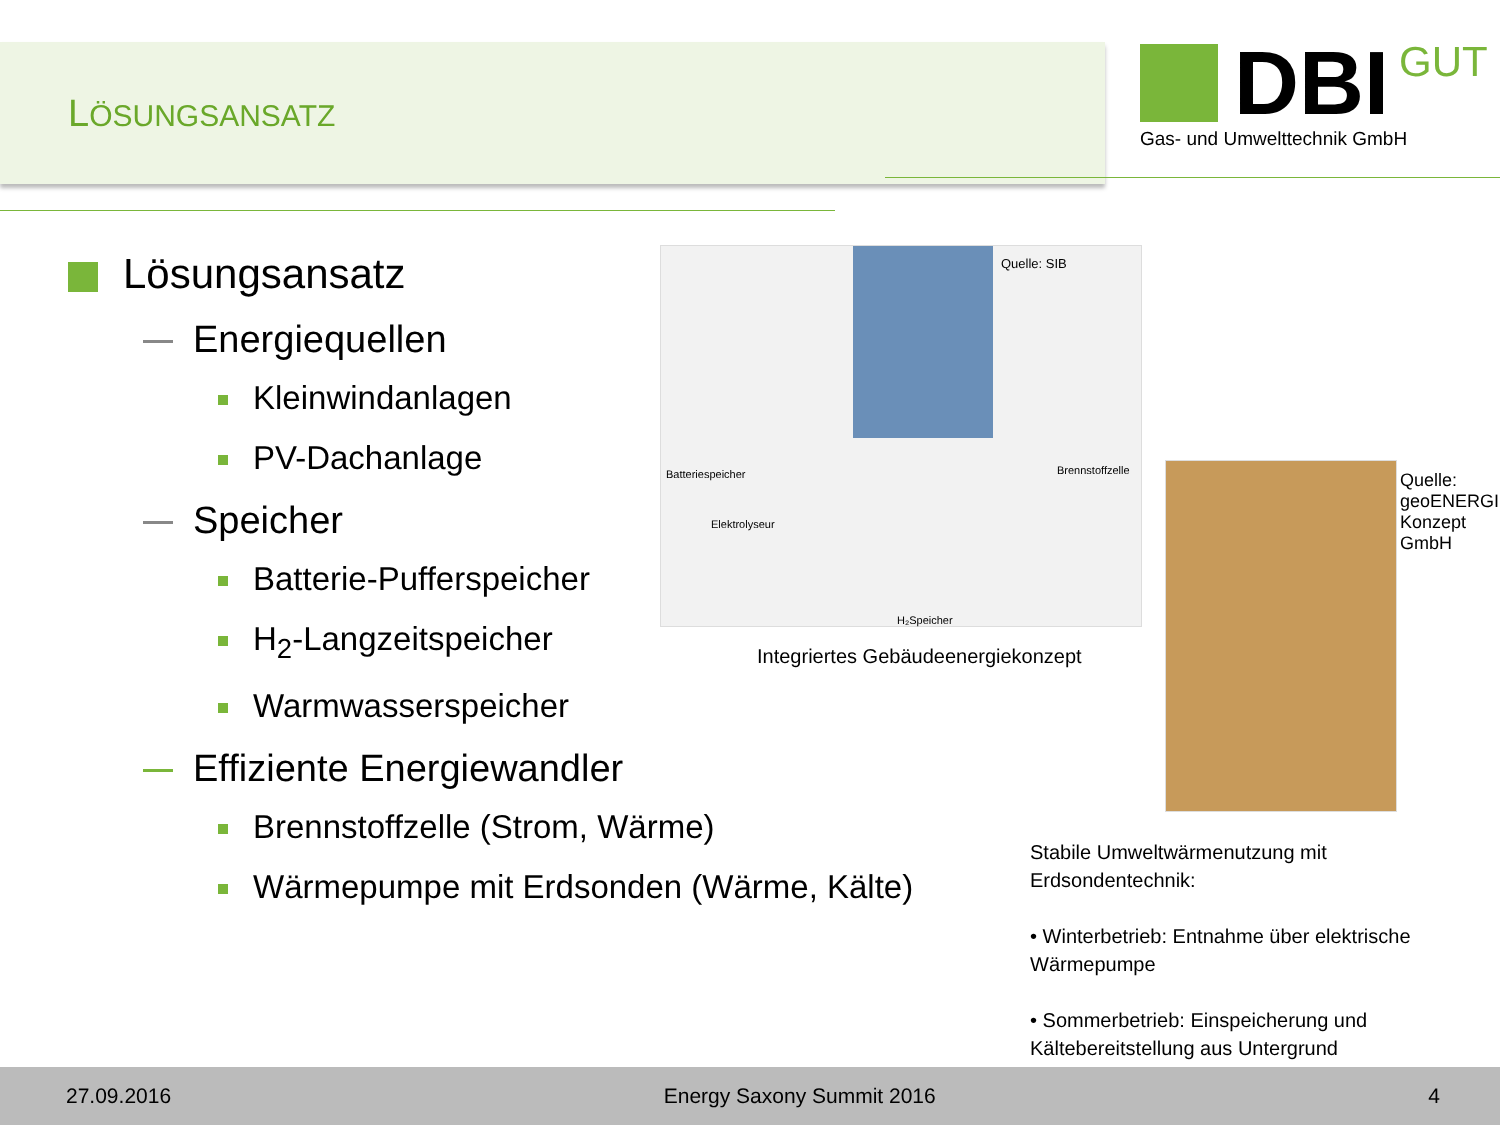LÖSUNGSANSATZ
DBI GUT
Gas- und Umwelttechnik GmbH
Lösungsansatz
Energiequellen
Kleinwindanlagen
PV-Dachanlage
Speicher
Batterie-Pufferspeicher
H<sub>2</sub>-Langzeitspeicher
Warmwasserspeicher
Effiziente Energiewandler
Brennstoffzelle (Strom, Wärme)
Wärmepumpe mit Erdsonden (Wärme, Kälte)
Batteriespeicher Brennstoffzelle
Elektrolyseur
H₂Speicher
Quelle: SIB
Integriertes Gebäudeenergiekonzept
Quelle: geoENERGIE Konzept GmbH
Stabile Umweltwärmenutzung mit Erdsondentechnik:
• Winterbetrieb: Entnahme über elektrische Wärmepumpe
• Sommerbetrieb: Einspeicherung und Kältebereitstellung aus Untergrund
27.09.2016 Energy Saxony Summit 2016 4